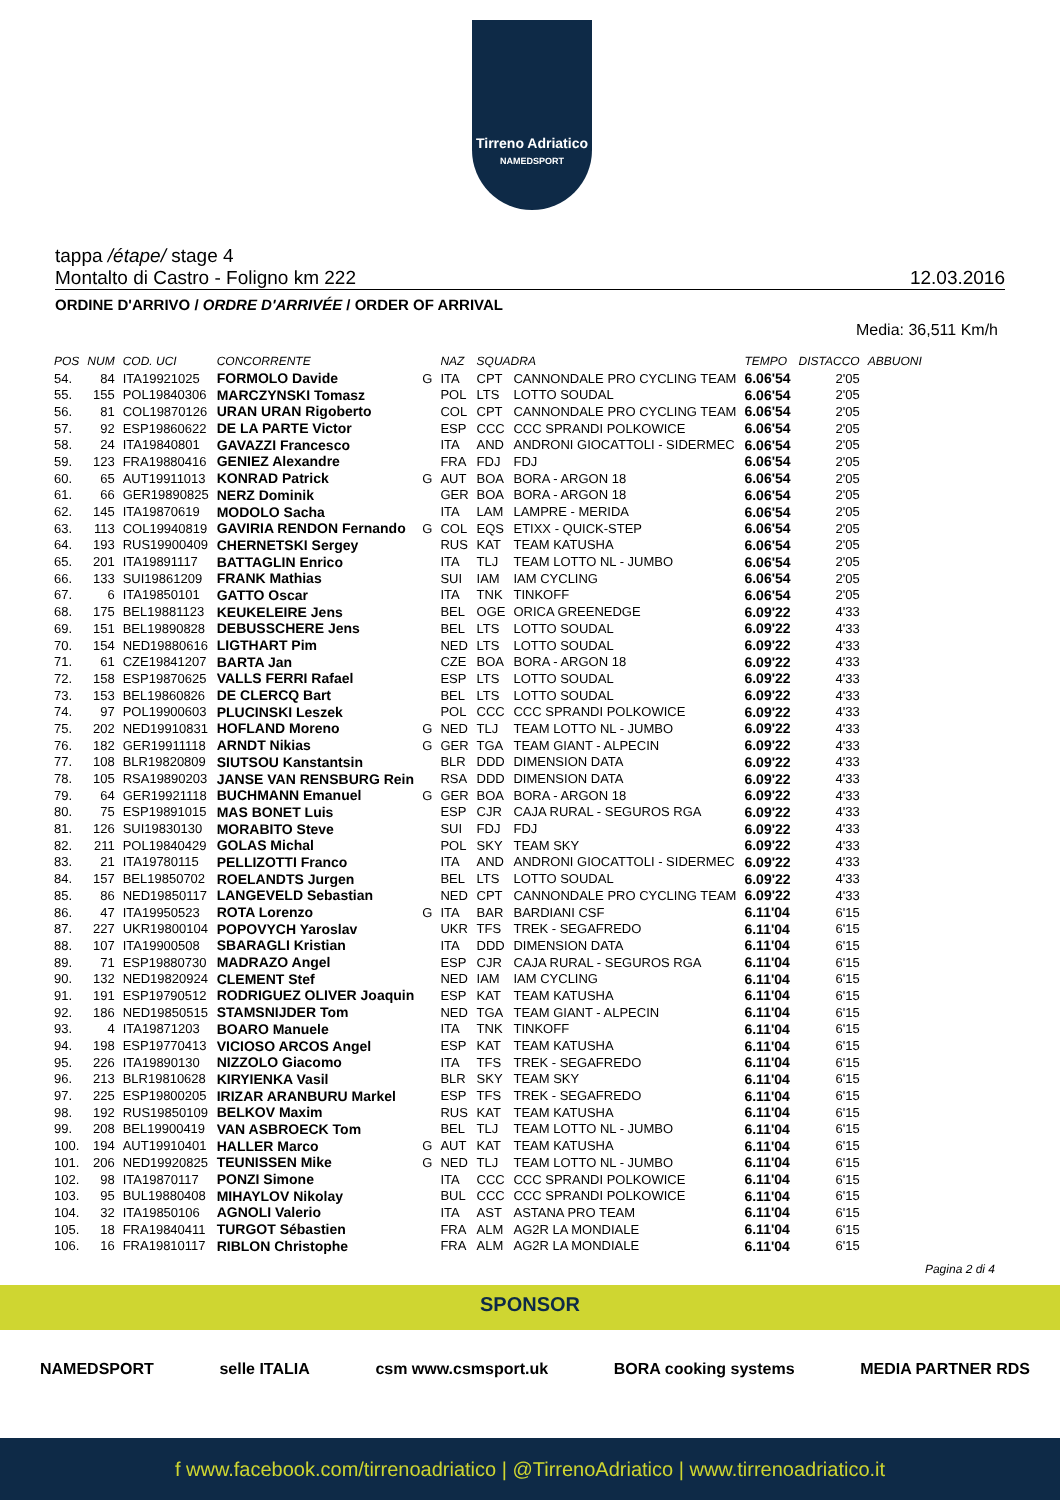Tirreno Adriatico
NAMEDSPORT
tappa /étape/ stage 4
Montalto di Castro - Foligno km 222 12.03.2016
ORDINE D'ARRIVO / ORDRE D'ARRIVÉE / ORDER OF ARRIVAL
Media: 36,511 Km/h
| POS | NUM | COD. UCI | CONCORRENTE | | NAZ | SQUADRA | | TEMPO | DISTACCO | ABBUONI |
| --- | --- | --- | --- | --- | --- | --- | --- | --- | --- | --- |
| 54. | 84 | ITA19921025 | FORMOLO Davide | G | ITA | CPT | CANNONDALE PRO CYCLING TEAM | 6.06'54 | 2'05 | |
| 55. | 155 | POL19840306 | MARCZYNSKI Tomasz | | POL | LTS | LOTTO SOUDAL | 6.06'54 | 2'05 | |
| 56. | 81 | COL19870126 | URAN URAN Rigoberto | | COL | CPT | CANNONDALE PRO CYCLING TEAM | 6.06'54 | 2'05 | |
| 57. | 92 | ESP19860622 | DE LA PARTE Victor | | ESP | CCC | CCC SPRANDI POLKOWICE | 6.06'54 | 2'05 | |
| 58. | 24 | ITA19840801 | GAVAZZI Francesco | | ITA | AND | ANDRONI GIOCATTOLI - SIDERMEC | 6.06'54 | 2'05 | |
| 59. | 123 | FRA19880416 | GENIEZ Alexandre | | FRA | FDJ | FDJ | 6.06'54 | 2'05 | |
| 60. | 65 | AUT19911013 | KONRAD Patrick | G | AUT | BOA | BORA - ARGON 18 | 6.06'54 | 2'05 | |
| 61. | 66 | GER19890825 | NERZ Dominik | | GER | BOA | BORA - ARGON 18 | 6.06'54 | 2'05 | |
| 62. | 145 | ITA19870619 | MODOLO Sacha | | ITA | LAM | LAMPRE - MERIDA | 6.06'54 | 2'05 | |
| 63. | 113 | COL19940819 | GAVIRIA RENDON Fernando | G | COL | EQS | ETIXX - QUICK-STEP | 6.06'54 | 2'05 | |
| 64. | 193 | RUS19900409 | CHERNETSKI Sergey | | RUS | KAT | TEAM KATUSHA | 6.06'54 | 2'05 | |
| 65. | 201 | ITA19891117 | BATTAGLIN Enrico | | ITA | TLJ | TEAM LOTTO NL - JUMBO | 6.06'54 | 2'05 | |
| 66. | 133 | SUI19861209 | FRANK Mathias | | SUI | IAM | IAM CYCLING | 6.06'54 | 2'05 | |
| 67. | 6 | ITA19850101 | GATTO Oscar | | ITA | TNK | TINKOFF | 6.06'54 | 2'05 | |
| 68. | 175 | BEL19881123 | KEUKELEIRE Jens | | BEL | OGE | ORICA GREENEDGE | 6.09'22 | 4'33 | |
| 69. | 151 | BEL19890828 | DEBUSSCHERE Jens | | BEL | LTS | LOTTO SOUDAL | 6.09'22 | 4'33 | |
| 70. | 154 | NED19880616 | LIGTHART Pim | | NED | LTS | LOTTO SOUDAL | 6.09'22 | 4'33 | |
| 71. | 61 | CZE19841207 | BARTA Jan | | CZE | BOA | BORA - ARGON 18 | 6.09'22 | 4'33 | |
| 72. | 158 | ESP19870625 | VALLS FERRI Rafael | | ESP | LTS | LOTTO SOUDAL | 6.09'22 | 4'33 | |
| 73. | 153 | BEL19860826 | DE CLERCQ Bart | | BEL | LTS | LOTTO SOUDAL | 6.09'22 | 4'33 | |
| 74. | 97 | POL19900603 | PLUCINSKI Leszek | | POL | CCC | CCC SPRANDI POLKOWICE | 6.09'22 | 4'33 | |
| 75. | 202 | NED19910831 | HOFLAND Moreno | G | NED | TLJ | TEAM LOTTO NL - JUMBO | 6.09'22 | 4'33 | |
| 76. | 182 | GER19911118 | ARNDT Nikias | G | GER | TGA | TEAM GIANT - ALPECIN | 6.09'22 | 4'33 | |
| 77. | 108 | BLR19820809 | SIUTSOU Kanstantsin | | BLR | DDD | DIMENSION DATA | 6.09'22 | 4'33 | |
| 78. | 105 | RSA19890203 | JANSE VAN RENSBURG Rein | | RSA | DDD | DIMENSION DATA | 6.09'22 | 4'33 | |
| 79. | 64 | GER19921118 | BUCHMANN Emanuel | G | GER | BOA | BORA - ARGON 18 | 6.09'22 | 4'33 | |
| 80. | 75 | ESP19891015 | MAS BONET Luis | | ESP | CJR | CAJA RURAL - SEGUROS RGA | 6.09'22 | 4'33 | |
| 81. | 126 | SUI19830130 | MORABITO Steve | | SUI | FDJ | FDJ | 6.09'22 | 4'33 | |
| 82. | 211 | POL19840429 | GOLAS Michal | | POL | SKY | TEAM SKY | 6.09'22 | 4'33 | |
| 83. | 21 | ITA19780115 | PELLIZOTTI Franco | | ITA | AND | ANDRONI GIOCATTOLI - SIDERMEC | 6.09'22 | 4'33 | |
| 84. | 157 | BEL19850702 | ROELANDTS Jurgen | | BEL | LTS | LOTTO SOUDAL | 6.09'22 | 4'33 | |
| 85. | 86 | NED19850117 | LANGEVELD Sebastian | | NED | CPT | CANNONDALE PRO CYCLING TEAM | 6.09'22 | 4'33 | |
| 86. | 47 | ITA19950523 | ROTA Lorenzo | G | ITA | BAR | BARDIANI CSF | 6.11'04 | 6'15 | |
| 87. | 227 | UKR19800104 | POPOVYCH Yaroslav | | UKR | TFS | TREK - SEGAFREDO | 6.11'04 | 6'15 | |
| 88. | 107 | ITA19900508 | SBARAGLI Kristian | | ITA | DDD | DIMENSION DATA | 6.11'04 | 6'15 | |
| 89. | 71 | ESP19880730 | MADRAZO Angel | | ESP | CJR | CAJA RURAL - SEGUROS RGA | 6.11'04 | 6'15 | |
| 90. | 132 | NED19820924 | CLEMENT Stef | | NED | IAM | IAM CYCLING | 6.11'04 | 6'15 | |
| 91. | 191 | ESP19790512 | RODRIGUEZ OLIVER Joaquin | | ESP | KAT | TEAM KATUSHA | 6.11'04 | 6'15 | |
| 92. | 186 | NED19850515 | STAMSNIJDER Tom | | NED | TGA | TEAM GIANT - ALPECIN | 6.11'04 | 6'15 | |
| 93. | 4 | ITA19871203 | BOARO Manuele | | ITA | TNK | TINKOFF | 6.11'04 | 6'15 | |
| 94. | 198 | ESP19770413 | VICIOSO ARCOS Angel | | ESP | KAT | TEAM KATUSHA | 6.11'04 | 6'15 | |
| 95. | 226 | ITA19890130 | NIZZOLO Giacomo | | ITA | TFS | TREK - SEGAFREDO | 6.11'04 | 6'15 | |
| 96. | 213 | BLR19810628 | KIRYIENKA Vasil | | BLR | SKY | TEAM SKY | 6.11'04 | 6'15 | |
| 97. | 225 | ESP19800205 | IRIZAR ARANBURU Markel | | ESP | TFS | TREK - SEGAFREDO | 6.11'04 | 6'15 | |
| 98. | 192 | RUS19850109 | BELKOV Maxim | | RUS | KAT | TEAM KATUSHA | 6.11'04 | 6'15 | |
| 99. | 208 | BEL19900419 | VAN ASBROECK Tom | | BEL | TLJ | TEAM LOTTO NL - JUMBO | 6.11'04 | 6'15 | |
| 100. | 194 | AUT19910401 | HALLER Marco | G | AUT | KAT | TEAM KATUSHA | 6.11'04 | 6'15 | |
| 101. | 206 | NED19920825 | TEUNISSEN Mike | G | NED | TLJ | TEAM LOTTO NL - JUMBO | 6.11'04 | 6'15 | |
| 102. | 98 | ITA19870117 | PONZI Simone | | ITA | CCC | CCC SPRANDI POLKOWICE | 6.11'04 | 6'15 | |
| 103. | 95 | BUL19880408 | MIHAYLOV Nikolay | | BUL | CCC | CCC SPRANDI POLKOWICE | 6.11'04 | 6'15 | |
| 104. | 32 | ITA19850106 | AGNOLI Valerio | | ITA | AST | ASTANA PRO TEAM | 6.11'04 | 6'15 | |
| 105. | 18 | FRA19840411 | TURGOT Sébastien | | FRA | ALM | AG2R LA MONDIALE | 6.11'04 | 6'15 | |
| 106. | 16 | FRA19810117 | RIBLON Christophe | | FRA | ALM | AG2R LA MONDIALE | 6.11'04 | 6'15 | |
Pagina 2 di 4
SPONSOR
NAMEDSPORT selle ITALIA csm www.csmsport.uk BORA cooking systems MEDIA PARTNER RDS
f www.facebook.com/tirrenoadriatico | @TirrenoAdriatico | www.tirrenoadriatico.it